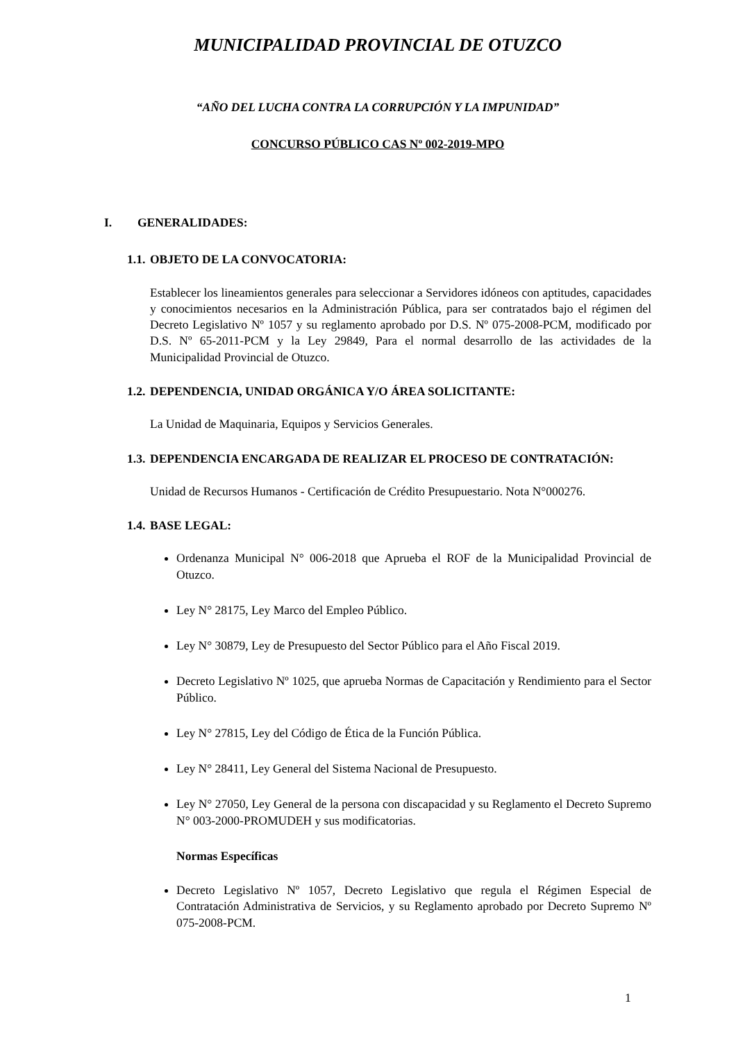MUNICIPALIDAD PROVINCIAL DE OTUZCO
“AÑO DEL LUCHA CONTRA LA CORRUPCIÓN Y LA IMPUNIDAD”
CONCURSO PÚBLICO CAS Nº 002-2019-MPO
I. GENERALIDADES:
1.1. OBJETO DE LA CONVOCATORIA:
Establecer los lineamientos generales para seleccionar a Servidores idóneos con aptitudes, capacidades y conocimientos necesarios en la Administración Pública, para ser contratados bajo el régimen del Decreto Legislativo Nº 1057 y su reglamento aprobado por D.S. Nº 075-2008-PCM, modificado por D.S. Nº 65-2011-PCM y la Ley 29849, Para el normal desarrollo de las actividades de la Municipalidad Provincial de Otuzco.
1.2. DEPENDENCIA, UNIDAD ORGÁNICA Y/O ÁREA SOLICITANTE:
La Unidad de Maquinaria, Equipos y Servicios Generales.
1.3. DEPENDENCIA ENCARGADA DE REALIZAR EL PROCESO DE CONTRATACIÓN:
Unidad de Recursos Humanos - Certificación de Crédito Presupuestario. Nota N°000276.
1.4. BASE LEGAL:
Ordenanza Municipal N° 006-2018 que Aprueba el ROF de la Municipalidad Provincial de Otuzco.
Ley N° 28175, Ley Marco del Empleo Público.
Ley N° 30879, Ley de Presupuesto del Sector Público para el Año Fiscal 2019.
Decreto Legislativo Nº 1025, que aprueba Normas de Capacitación y Rendimiento para el Sector Público.
Ley N° 27815, Ley del Código de Ética de la Función Pública.
Ley N° 28411, Ley General del Sistema Nacional de Presupuesto.
Ley N° 27050, Ley General de la persona con discapacidad y su Reglamento el Decreto Supremo N° 003-2000-PROMUDEH y sus modificatorias.
Normas Específicas
Decreto Legislativo Nº 1057, Decreto Legislativo que regula el Régimen Especial de Contratación Administrativa de Servicios, y su Reglamento aprobado por Decreto Supremo Nº 075-2008-PCM.
1